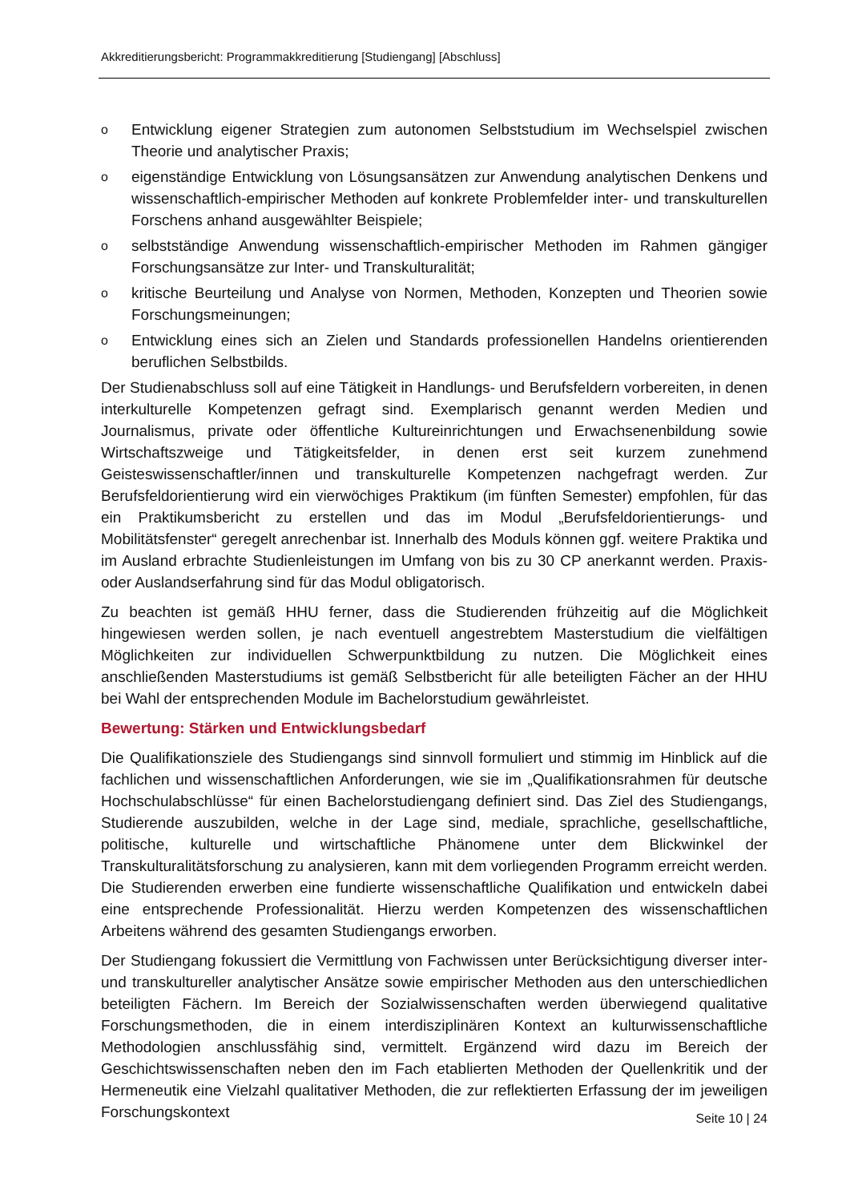Akkreditierungsbericht: Programmakkreditierung [Studiengang] [Abschluss]
o Entwicklung eigener Strategien zum autonomen Selbststudium im Wechselspiel zwischen Theorie und analytischer Praxis;
oeigenständige Entwicklung von Lösungsansätzen zur Anwendung analytischen Denkens und wissenschaftlich-empirischer Methoden auf konkrete Problemfelder inter- und transkulturellen Forschens anhand ausgewählter Beispiele;
oselbstständige Anwendung wissenschaftlich-empirischer Methoden im Rahmen gängiger Forschungsansätze zur Inter- und Transkulturalität;
okritische Beurteilung und Analyse von Normen, Methoden, Konzepten und Theorien sowie Forschungsmeinungen;
o Entwicklung eines sich an Zielen und Standards professionellen Handelns orientierenden beruflichen Selbstbilds.
Der Studienabschluss soll auf eine Tätigkeit in Handlungs- und Berufsfeldern vorbereiten, in denen interkulturelle Kompetenzen gefragt sind. Exemplarisch genannt werden Medien und Journalismus, private oder öffentliche Kultureinrichtungen und Erwachsenenbildung sowie Wirtschaftszweige und Tätigkeitsfelder, in denen erst seit kurzem zunehmend Geisteswissenschaftler/innen und transkulturelle Kompetenzen nachgefragt werden. Zur Berufsfeldorientierung wird ein vierwöchiges Praktikum (im fünften Semester) empfohlen, für das ein Praktikumsbericht zu erstellen und das im Modul „Berufsfeldorientierungs- und Mobilitätsfenster“ geregelt anrechenbar ist. Innerhalb des Moduls können ggf. weitere Praktika und im Ausland erbrachte Studienleistungen im Umfang von bis zu 30 CP anerkannt werden. Praxis- oder Auslandserfahrung sind für das Modul obligatorisch.
Zu beachten ist gemäß HHU ferner, dass die Studierenden frühzeitig auf die Möglichkeit hingewiesen werden sollen, je nach eventuell angestrebtem Masterstudium die vielfältigen Möglichkeiten zur individuellen Schwerpunktbildung zu nutzen. Die Möglichkeit eines anschließenden Masterstudiums ist gemäß Selbstbericht für alle beteiligten Fächer an der HHU bei Wahl der entsprechenden Module im Bachelorstudium gewährleistet.
Bewertung: Stärken und Entwicklungsbedarf
Die Qualifikationsziele des Studiengangs sind sinnvoll formuliert und stimmig im Hinblick auf die fachlichen und wissenschaftlichen Anforderungen, wie sie im „Qualifikationsrahmen für deutsche Hochschulabschlüsse“ für einen Bachelorstudiengang definiert sind. Das Ziel des Studiengangs, Studierende auszubilden, welche in der Lage sind, mediale, sprachliche, gesellschaftliche, politische, kulturelle und wirtschaftliche Phänomene unter dem Blickwinkel der Transkulturalitätsforschung zu analysieren, kann mit dem vorliegenden Programm erreicht werden. Die Studierenden erwerben eine fundierte wissenschaftliche Qualifikation und entwickeln dabei eine entsprechende Professionalität. Hierzu werden Kompetenzen des wissenschaftlichen Arbeitens während des gesamten Studiengangs erworben.
Der Studiengang fokussiert die Vermittlung von Fachwissen unter Berücksichtigung diverser inter- und transkultureller analytischer Ansätze sowie empirischer Methoden aus den unterschiedlichen beteiligten Fächern. Im Bereich der Sozialwissenschaften werden überwiegend qualitative Forschungsmethoden, die in einem interdisziplinären Kontext an kulturwissenschaftliche Methodologien anschlussfähig sind, vermittelt. Ergänzend wird dazu im Bereich der Geschichtswissenschaften neben den im Fach etablierten Methoden der Quellenkritik und der Hermeneutik eine Vielzahl qualitativer Methoden, die zur reflektierten Erfassung der im jeweiligen Forschungskontext
Seite 10 | 24